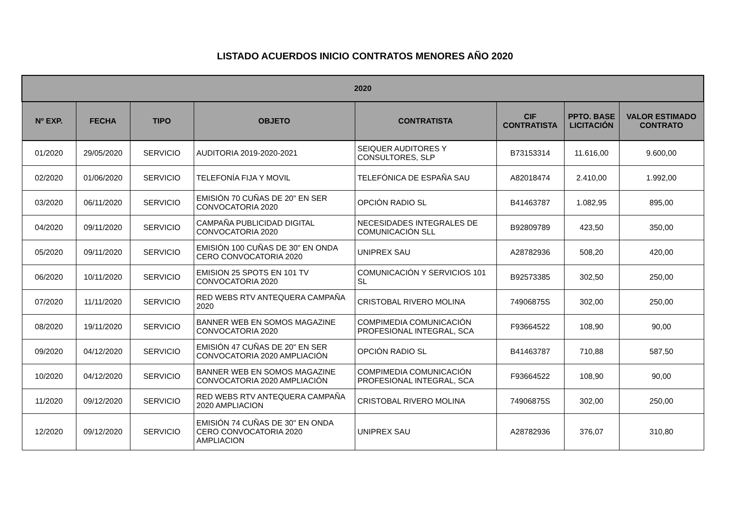LISTADO ACUERDOS INICIO CONTRATOS MENORES AÑO 2020
| 2020 | | | | | | | |
| --- | --- | --- | --- | --- | --- | --- | --- |
| Nº EXP. | FECHA | TIPO | OBJETO | CONTRATISTA | CIF CONTRATISTA | PPTO. BASE LICITACIÓN | VALOR ESTIMADO CONTRATO |
| 01/2020 | 29/05/2020 | SERVICIO | AUDITORIA 2019-2020-2021 | SEIQUER AUDITORES Y CONSULTORES, SLP | B73153314 | 11.616,00 | 9.600,00 |
| 02/2020 | 01/06/2020 | SERVICIO | TELEFONÍA FIJA Y MOVIL | TELEFÓNICA DE ESPAÑA SAU | A82018474 | 2.410,00 | 1.992,00 |
| 03/2020 | 06/11/2020 | SERVICIO | EMISIÓN 70 CUÑAS DE 20" EN SER CONVOCATORIA 2020 | OPCIÓN RADIO SL | B41463787 | 1.082,95 | 895,00 |
| 04/2020 | 09/11/2020 | SERVICIO | CAMPAÑA PUBLICIDAD DIGITAL CONVOCATORIA 2020 | NECESIDADES INTEGRALES DE COMUNICACIÓN SLL | B92809789 | 423,50 | 350,00 |
| 05/2020 | 09/11/2020 | SERVICIO | EMISIÓN 100 CUÑAS DE 30" EN ONDA CERO CONVOCATORIA 2020 | UNIPREX SAU | A28782936 | 508,20 | 420,00 |
| 06/2020 | 10/11/2020 | SERVICIO | EMISION 25 SPOTS EN 101 TV CONVOCATORIA 2020 | COMUNICACIÓN Y SERVICIOS 101 SL | B92573385 | 302,50 | 250,00 |
| 07/2020 | 11/11/2020 | SERVICIO | RED WEBS RTV ANTEQUERA CAMPAÑA 2020 | CRISTOBAL RIVERO MOLINA | 74906875S | 302,00 | 250,00 |
| 08/2020 | 19/11/2020 | SERVICIO | BANNER WEB EN SOMOS MAGAZINE CONVOCATORIA 2020 | COMPIMEDIA COMUNICACIÓN PROFESIONAL INTEGRAL, SCA | F93664522 | 108,90 | 90,00 |
| 09/2020 | 04/12/2020 | SERVICIO | EMISIÓN 47 CUÑAS DE 20" EN SER CONVOCATORIA 2020 AMPLIACIÓN | OPCIÓN RADIO SL | B41463787 | 710,88 | 587,50 |
| 10/2020 | 04/12/2020 | SERVICIO | BANNER WEB EN SOMOS MAGAZINE CONVOCATORIA 2020 AMPLIACIÓN | COMPIMEDIA COMUNICACIÓN PROFESIONAL INTEGRAL, SCA | F93664522 | 108,90 | 90,00 |
| 11/2020 | 09/12/2020 | SERVICIO | RED WEBS RTV ANTEQUERA CAMPAÑA 2020 AMPLIACION | CRISTOBAL RIVERO MOLINA | 74906875S | 302,00 | 250,00 |
| 12/2020 | 09/12/2020 | SERVICIO | EMISIÓN 74 CUÑAS DE 30" EN ONDA CERO CONVOCATORIA 2020 AMPLIACION | UNIPREX SAU | A28782936 | 376,07 | 310,80 |